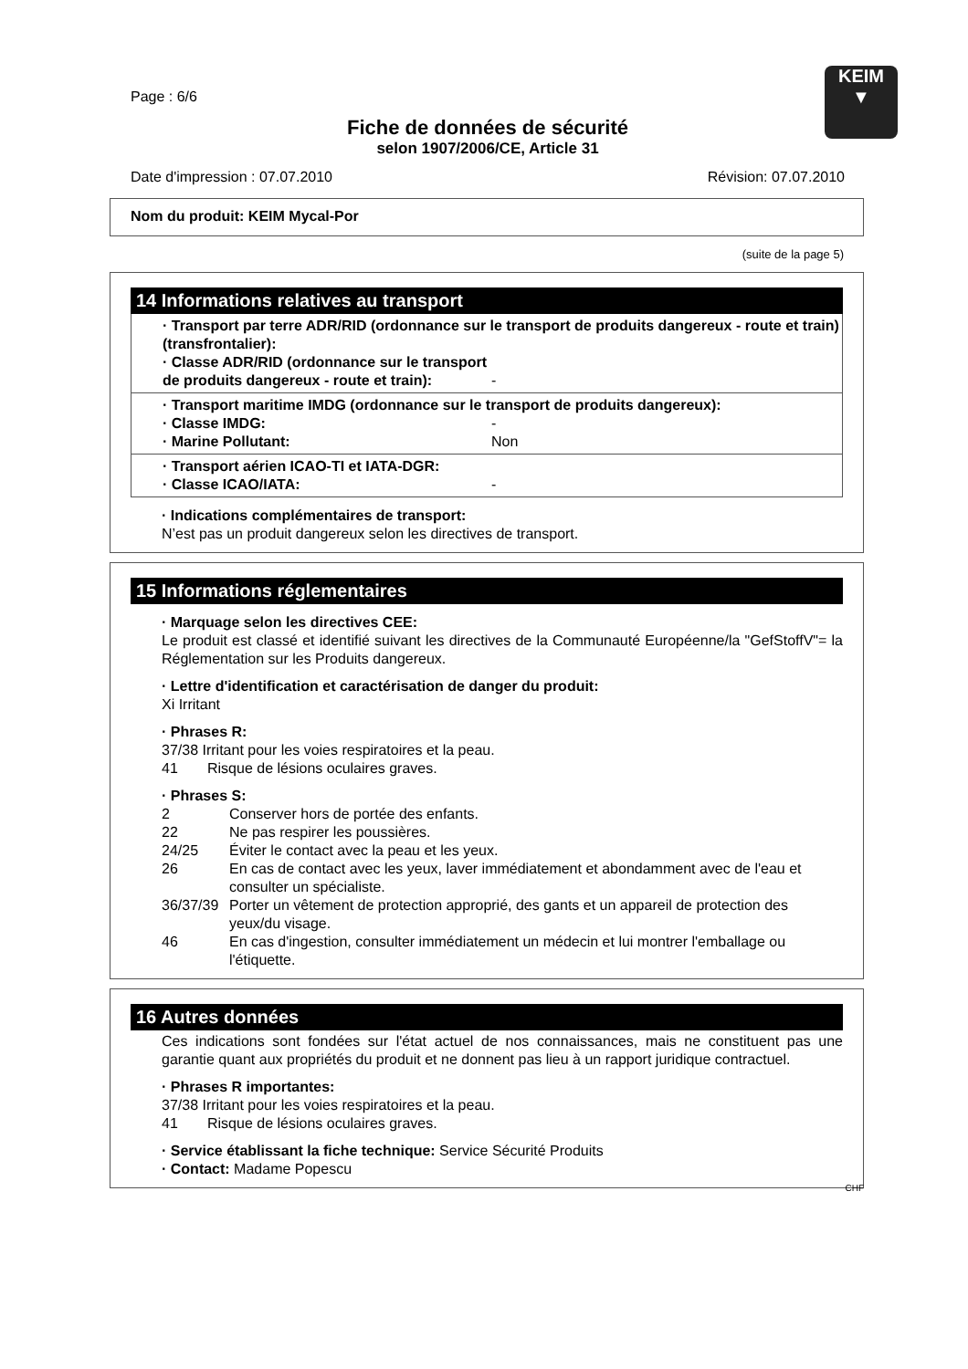KEIM
▼
Page : 6/6
Fiche de données de sécurité
selon 1907/2006/CE, Article 31
Date d'impression : 07.07.2010 Révision: 07.07.2010
Nom du produit: KEIM Mycal-Por
(suite de la page 5)
14 Informations relatives au transport
· Transport par terre ADR/RID (ordonnance sur le transport de produits dangereux - route et train) (transfrontalier):
· Classe ADR/RID (ordonnance sur le transport de produits dangereux - route et train): -
· Transport maritime IMDG (ordonnance sur le transport de produits dangereux):
· Classe IMDG: -
· Marine Pollutant: Non
· Transport aérien ICAO-TI et IATA-DGR:
· Classe ICAO/IATA: -
· Indications complémentaires de transport:
N’est pas un produit dangereux selon les directives de transport.
15 Informations réglementaires
· Marquage selon les directives CEE:
Le produit est classé et identifié suivant les directives de la Communauté Européenne/la "GefStoffV"= la Réglementation sur les Produits dangereux.
· Lettre d'identification et caractérisation de danger du produit:
Xi Irritant
· Phrases R:
37/38 Irritant pour les voies respiratoires et la peau.
41 Risque de lésions oculaires graves.
· Phrases S:
2 Conserver hors de portée des enfants.
22 Ne pas respirer les poussières.
24/25 Éviter le contact avec la peau et les yeux.
26 En cas de contact avec les yeux, laver immédiatement et abondamment avec de l'eau et consulter un spécialiste.
36/37/39 Porter un vêtement de protection approprié, des gants et un appareil de protection des yeux/du visage.
46 En cas d'ingestion, consulter immédiatement un médecin et lui montrer l'emballage ou l'étiquette.
16 Autres données
Ces indications sont fondées sur l'état actuel de nos connaissances, mais ne constituent pas une garantie quant aux propriétés du produit et ne donnent pas lieu à un rapport juridique contractuel.
· Phrases R importantes:
37/38 Irritant pour les voies respiratoires et la peau.
41 Risque de lésions oculaires graves.
· Service établissant la fiche technique: Service Sécurité Produits
· Contact: Madame Popescu
CHF